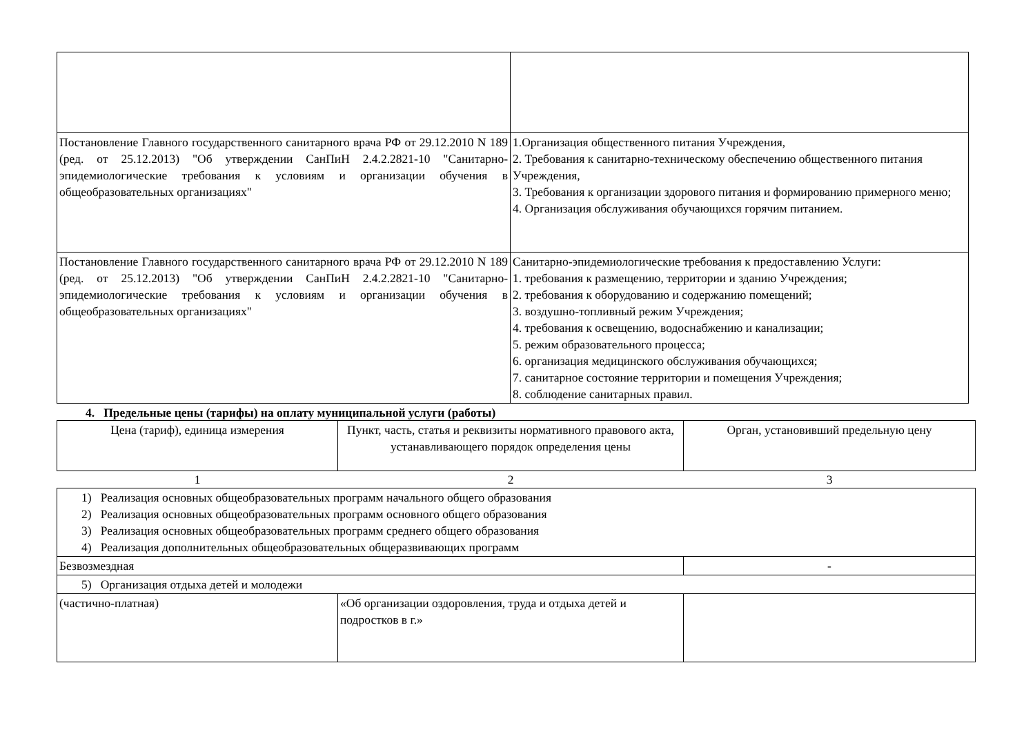| Постановление Главного государственного санитарного врача РФ от 29.12.2010 N 189 (ред. от 25.12.2013) "Об утверждении СанПиН 2.4.2.2821-10 "Санитарно-эпидемиологические требования к условиям и организации обучения в общеобразовательных организациях" | 1.Организация общественного питания Учреждения, 2. Требования к санитарно-техническому обеспечению общественного питания Учреждения, 3. Требования к организации здорового питания и формированию примерного меню; 4. Организация обслуживания обучающихся горячим питанием. |
| Постановление Главного государственного санитарного врача РФ от 29.12.2010 N 189 (ред. от 25.12.2013) "Об утверждении СанПиН 2.4.2.2821-10 "Санитарно-эпидемиологические требования к условиям и организации обучения в общеобразовательных организациях" | Санитарно-эпидемиологические требования к предоставлению Услуги: 1. требования к размещению, территории и зданию Учреждения; 2. требования к оборудованию и содержанию помещений; 3. воздушно-топливный режим Учреждения; 4. требования к освещению, водоснабжению и канализации; 5. режим образовательного процесса; 6. организация медицинского обслуживания обучающихся; 7. санитарное состояние территории и помещения Учреждения; 8. соблюдение санитарных правил. |
4. Предельные цены (тарифы) на оплату муниципальной услуги (работы)
| Цена (тариф), единица измерения | Пункт, часть, статья и реквизиты нормативного правового акта, устанавливающего порядок определения цены | Орган, установивший предельную цену |
| --- | --- | --- |
| 1 | 2 | 3 |
| 1) Реализация основных общеобразовательных программ начального общего образования 2) Реализация основных общеобразовательных программ основного общего образования 3) Реализация основных общеобразовательных программ среднего общего образования 4) Реализация дополнительных общеобразовательных общеразвивающих программ | | |
| Безвозмездная | | - |
| 5) Организация отдыха детей и молодежи | | |
| (частично-платная) | «Об организации оздоровления, труда и отдыха детей и подростков в г.» | |